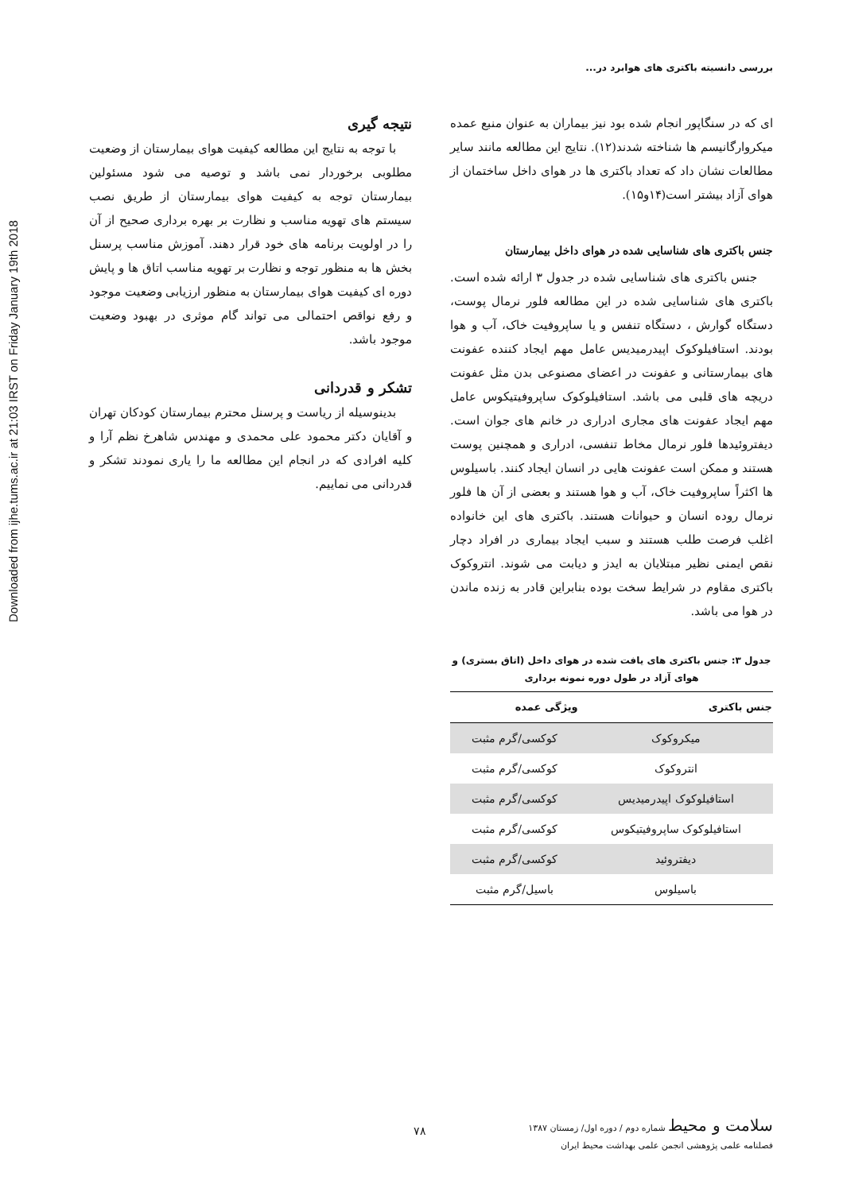Downloaded from ijhe.tums.ac.ir at 21:03 IRST on Friday January 19th 2018
بررسی دانسیته باکتری های هوابرد در...
ای که در سنگاپور انجام شده بود نیز بیماران به عنوان منبع عمده میکروارگانیسم ها شناخته شدند(۱۲). نتایج این مطالعه مانند سایر مطالعات نشان داد که تعداد باکتری ها در هوای داخل ساختمان از هوای آزاد بیشتر است(۱۴و۱۵).
جنس باکتری های شناسایی شده در هوای داخل بیمارستان
جنس باکتری های شناسایی شده در جدول ۳ ارائه شده است. باکتری های شناسایی شده در این مطالعه فلور نرمال پوست، دستگاه گوارش ، دستگاه تنفس و یا ساپروفیت خاک، آب و هوا بودند. استافیلوکوک اپیدرمیدیس عامل مهم ایجاد کننده عفونت های بیمارستانی و عفونت در اعضای مصنوعی بدن مثل عفونت دریچه های قلبی می باشد. استافیلوکوک ساپروفیتیکوس عامل مهم ایجاد عفونت های مجاری ادراری در خانم های جوان است. دیفتروئیدها فلور نرمال مخاط تنفسی، ادراری و همچنین پوست هستند و ممکن است عفونت هایی در انسان ایجاد کنند. باسیلوس ها اکثراً ساپروفیت خاک، آب و هوا هستند و بعضی از آن ها فلور نرمال روده انسان و حیوانات هستند. باکتری های این خانواده اغلب فرصت طلب هستند و سبب ایجاد بیماری در افراد دچار نقص ایمنی نظیر مبتلایان به ایدز و دیابت می شوند. انتروکوک باکتری مقاوم در شرایط سخت بوده بنابراین قادر به زنده ماندن در هوا می باشد.
جدول ۳: جنس باکتری های یافت شده در هوای داخل (اتاق بستری) و هوای آزاد در طول دوره نمونه برداری
| جنس باکتری | ویژگی عمده |
| --- | --- |
| میکروکوک | کوکسی/گرم مثبت |
| انتروکوک | کوکسی/گرم مثبت |
| استافیلوکوک اپیدرمیدیس | کوکسی/گرم مثبت |
| استافیلوکوک ساپروفیتیکوس | کوکسی/گرم مثبت |
| دیفتروئید | کوکسی/گرم مثبت |
| باسیلوس | باسیل/گرم مثبت |
نتیجه گیری
با توجه به نتایج این مطالعه کیفیت هوای بیمارستان از وضعیت مطلوبی برخوردار نمی باشد و توصیه می شود مسئولین بیمارستان توجه به کیفیت هوای بیمارستان از طریق نصب سیستم های تهویه مناسب و نظارت بر بهره برداری صحیح از آن را در اولویت برنامه های خود قرار دهند. آموزش مناسب پرسنل بخش ها به منظور توجه و نظارت بر تهویه مناسب اتاق ها و پایش دوره ای کیفیت هوای بیمارستان به منظور ارزیابی وضعیت موجود و رفع نواقص احتمالی می تواند گام موثری در بهبود وضعیت موجود باشد.
تشکر و قدردانی
بدینوسیله از ریاست و پرسنل محترم بیمارستان کودکان تهران و آقایان دکتر محمود علی محمدی و مهندس شاهرخ نظم آرا و کلیه افرادی که در انجام این مطالعه ما را یاری نمودند تشکر و قدردانی می نماییم.
سلامت و محیط شماره دوم / دوره اول/ زمستان ۱۳۸۷
فصلنامه علمی پژوهشی انجمن علمی بهداشت محیط ایران
۷۸